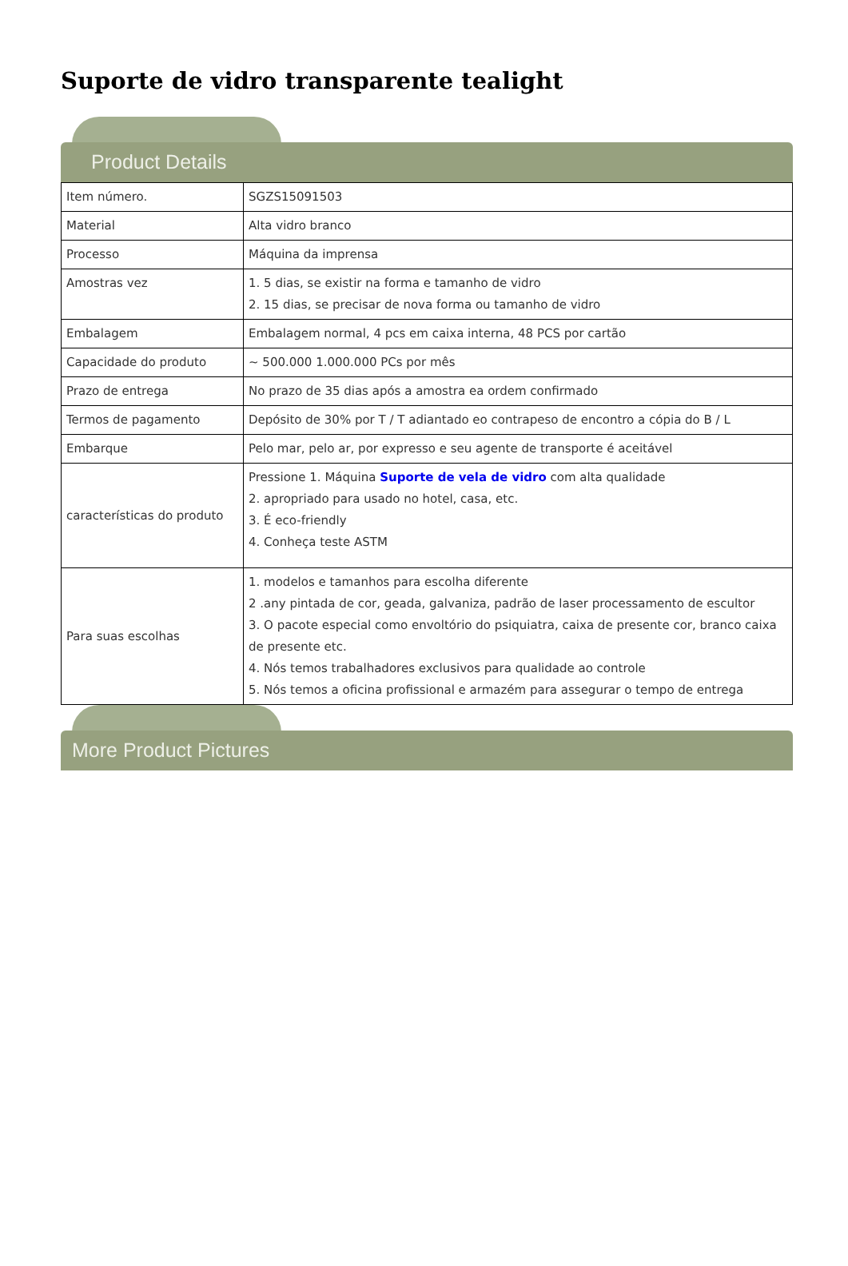Suporte de vidro transparente tealight
Product Details
| Item número. | SGZS15091503 |
| Material | Alta vidro branco |
| Processo | Máquina da imprensa |
| Amostras vez | 1. 5 dias, se existir na forma e tamanho de vidro 2. 15 dias, se precisar de nova forma ou tamanho de vidro |
| Embalagem | Embalagem normal, 4 pcs em caixa interna, 48 PCS por cartão |
| Capacidade do produto | ~ 500.000 1.000.000 PCs por mês |
| Prazo de entrega | No prazo de 35 dias após a amostra ea ordem confirmado |
| Termos de pagamento | Depósito de 30% por T / T adiantado eo contrapeso de encontro a cópia do B / L |
| Embarque | Pelo mar, pelo ar, por expresso e seu agente de transporte é aceitável |
| características do produto | Pressione 1. Máquina Suporte de vela de vidro com alta qualidade 2. apropriado para usado no hotel, casa, etc. 3. É eco-friendly 4. Conheça teste ASTM |
| Para suas escolhas | 1. modelos e tamanhos para escolha diferente 2 .any pintada de cor, geada, galvaniza, padrão de laser processamento de escultor 3. O pacote especial como envoltório do psiquiatra, caixa de presente cor, branco caixa de presente etc. 4. Nós temos trabalhadores exclusivos para qualidade ao controle 5. Nós temos a oficina profissional e armazém para assegurar o tempo de entrega |
More Product Pictures